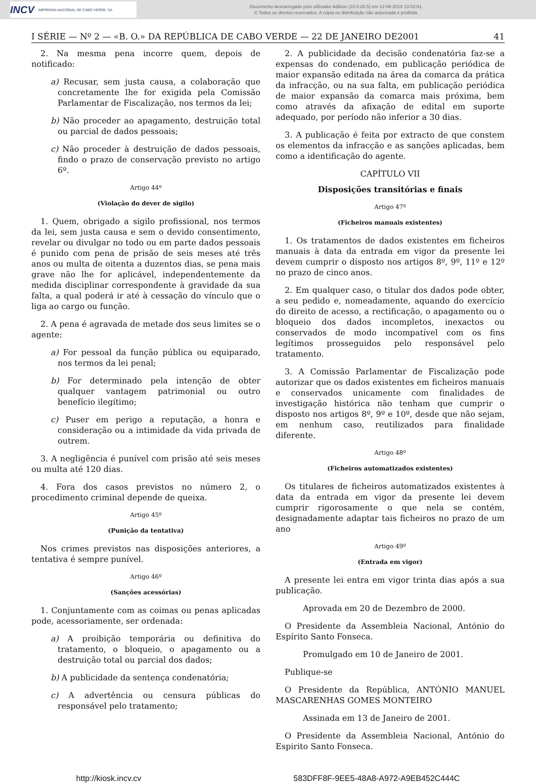INCV IMPRENSA NACIONAL DE CABO VERDE, SA
Documento descarregado pelo utilizador Adilson (10.0.28.5) em 12-08-2019 13:02:01.
© Todos os direitos reservados. A cópia ou distribuição não autorizada é proibida.
I SÉRIE — Nº 2 — «B. O.» DA REPÚBLICA DE CABO VERDE — 22 DE JANEIRO DE2001 41
2. Na mesma pena incorre quem, depois de notificado:
a) Recusar, sem justa causa, a colaboração que concretamente lhe for exigida pela Comissão Parlamentar de Fiscalização, nos termos da lei;
b) Não proceder ao apagamento, destruição total ou parcial de dados pessoais;
c) Não proceder à destruição de dados pessoais, findo o prazo de conservação previsto no artigo 6º.
Artigo 44º
(Violação do dever de sigilo)
1. Quem, obrigado a sigilo profissional, nos termos da lei, sem justa causa e sem o devido consentimento, revelar ou divulgar no todo ou em parte dados pessoais é punido com pena de prisão de seis meses até três anos ou multa de oitenta a duzentos dias, se pena mais grave não lhe for aplicável, independentemente da medida disciplinar correspondente à gravidade da sua falta, a qual poderá ir até à cessação do vínculo que o liga ao cargo ou função.
2. A pena é agravada de metade dos seus limites se o agente:
a) For pessoal da função pública ou equiparado, nos termos da lei penal;
b) For determinado pela intenção de obter qualquer vantagem patrimonial ou outro benefício ilegítimo;
c) Puser em perigo a reputação, a honra e consideração ou a intimidade da vida privada de outrem.
3. A negligência é punível com prisão até seis meses ou multa até 120 dias.
4. Fora dos casos previstos no número 2, o procedimento criminal depende de queixa.
Artigo 45º
(Punição da tentativa)
Nos crimes previstos nas disposições anteriores, a tentativa é sempre punível.
Artigo 46º
(Sanções acessórias)
1. Conjuntamente com as coimas ou penas aplicadas pode, acessoriamente, ser ordenada:
a) A proibição temporária ou definitiva do tratamento, o bloqueio, o apagamento ou a destruição total ou parcial dos dados;
b) A publicidade da sentença condenatória;
c) A advertência ou censura públicas do responsável pelo tratamento;
2. A publicidade da decisão condenatória faz-se a expensas do condenado, em publicação periódica de maior expansão editada na área da comarca da prática da infracção, ou na sua falta, em publicação periódica de maior expansão da comarca mais próxima, bem como através da afixação de edital em suporte adequado, por período não inferior a 30 dias.
3. A publicação é feita por extracto de que constem os elementos da infracção e as sanções aplicadas, bem como a identificação do agente.
CAPÍTULO VII
Disposições transitórias e finais
Artigo 47º
(Ficheiros manuais existentes)
1. Os tratamentos de dados existentes em ficheiros manuais à data da entrada em vigor da presente lei devem cumprir o disposto nos artigos 8º, 9º, 11º e 12º no prazo de cinco anos.
2. Em qualquer caso, o titular dos dados pode obter, a seu pedido e, nomeadamente, aquando do exercício do direito de acesso, a rectificação, o apagamento ou o bloqueio dos dados incompletos, inexactos ou conservados de modo incompatível com os fins legítimos prosseguidos pelo responsável pelo tratamento.
3. A Comissão Parlamentar de Fiscalização pode autorizar que os dados existentes em ficheiros manuais e conservados unicamente com finalidades de investigação histórica não tenham que cumprir o disposto nos artigos 8º, 9º e 10º, desde que não sejam, em nenhum caso, reutilizados para finalidade diferente.
Artigo 48º
(Ficheiros automatizados existentes)
Os titulares de ficheiros automatizados existentes à data da entrada em vigor da presente lei devem cumprir rigorosamente o que nela se contém, designadamente adaptar tais ficheiros no prazo de um ano
Artigo 49º
(Entrada em vigor)
A presente lei entra em vigor trinta dias após a sua publicação.
Aprovada em 20 de Dezembro de 2000.
O Presidente da Assembleia Nacional, António do Espírito Santo Fonseca.
Promulgado em 10 de Janeiro de 2001.
Publique-se
O Presidente da República, ANTÓNIO MANUEL MASCARENHAS GOMES MONTEIRO
Assinada em 13 de Janeiro de 2001.
O Presidente da Assembleia Nacional, António do Espirito Santo Fonseca.
http://kiosk.incv.cv 583DFF8F-9EE5-48A8-A972-A9EB452C444C